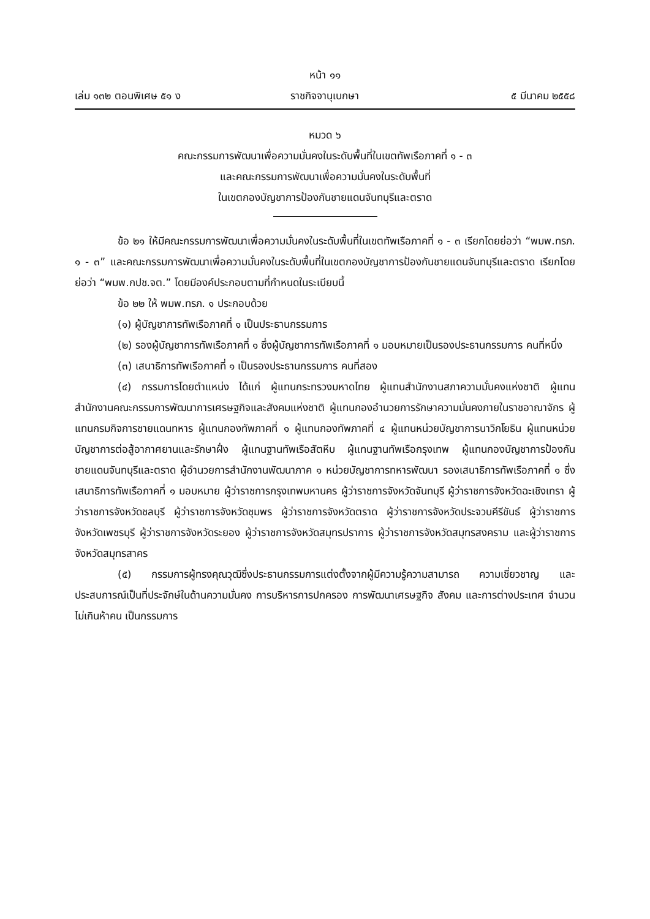หน้า ๑๑
เล่ม ๑๓๒ ตอนพิเศษ ๕๑ ง ราชกิจจานุเบกษา ๕ มีนาคม ๒๕๕๘
หมวด ๖
คณะกรรมการพัฒนาเพื่อความมั่นคงในระดับพื้นที่ในเขตทัพเรือภาคที่ ๑ - ๓
และคณะกรรมการพัฒนาเพื่อความมั่นคงในระดับพื้นที่
ในเขตกองบัญชาการป้องกันชายแดนจันทบุรีและตราด
ข้อ ๒๑ ให้มีคณะกรรมการพัฒนาเพื่อความมั่นคงในระดับพื้นที่ในเขตทัพเรือภาคที่ ๑ - ๓ เรียกโดยย่อว่า “พมพ.ทรภ. ๑ - ๓” และคณะกรรมการพัฒนาเพื่อความมั่นคงในระดับพื้นที่ในเขตกองบัญชาการป้องกันชายแดนจันทบุรีและตราด เรียกโดยย่อว่า “พมพ.กปช.จต.” โดยมีองค์ประกอบตามที่กำหนดในระเบียบนี้
ข้อ ๒๒ ให้ พมพ.ทรภ. ๑ ประกอบด้วย
(๑) ผู้บัญชาการทัพเรือภาคที่ ๑ เป็นประธานกรรมการ
(๒) รองผู้บัญชาการทัพเรือภาคที่ ๑ ซึ่งผู้บัญชาการทัพเรือภาคที่ ๑ มอบหมายเป็นรองประธานกรรมการ คนที่หนึ่ง
(๓) เสนาธิการทัพเรือภาคที่ ๑ เป็นรองประธานกรรมการ คนที่สอง
(๔) กรรมการโดยตำแหน่ง ได้แก่ ผู้แทนกระทรวงมหาดไทย ผู้แทนสำนักงานสภาความมั่นคงแห่งชาติ ผู้แทนสำนักงานคณะกรรมการพัฒนาการเศรษฐกิจและสังคมแห่งชาติ ผู้แทนกองอำนวยการรักษาความมั่นคงภายในราชอาณาจักร ผู้แทนกรมกิจการชายแดนทหาร ผู้แทนกองทัพภาคที่ ๑ ผู้แทนกองทัพภาคที่ ๔ ผู้แทนหน่วยบัญชาการนาวิกโยธิน ผู้แทนหน่วยบัญชาการต่อสู้อากาศยานและรักษาฝั่ง ผู้แทนฐานทัพเรือสัตหีบ ผู้แทนฐานทัพเรือกรุงเทพ ผู้แทนกองบัญชาการป้องกันชายแดนจันทบุรีและตราด ผู้อำนวยการสำนักงานพัฒนาภาค ๑ หน่วยบัญชาการทหารพัฒนา รองเสนาธิการทัพเรือภาคที่ ๑ ซึ่งเสนาธิการทัพเรือภาคที่ ๑ มอบหมาย ผู้ว่าราชการกรุงเทพมหานคร ผู้ว่าราชการจังหวัดจันทบุรี ผู้ว่าราชการจังหวัดฉะเชิงเทรา ผู้ว่าราชการจังหวัดชลบุรี ผู้ว่าราชการจังหวัดชุมพร ผู้ว่าราชการจังหวัดตราด ผู้ว่าราชการจังหวัดประจวบคีรีขันธ์ ผู้ว่าราชการจังหวัดเพชรบุรี ผู้ว่าราชการจังหวัดระยอง ผู้ว่าราชการจังหวัดสมุทรปราการ ผู้ว่าราชการจังหวัดสมุทรสงคราม และผู้ว่าราชการจังหวัดสมุทรสาคร
(๕) กรรมการผู้ทรงคุณวุฒิซึ่งประธานกรรมการแต่งตั้งจากผู้มีความรู้ความสามารถ ความเชี่ยวชาญ และประสบการณ์เป็นที่ประจักษ์ในด้านความมั่นคง การบริหารการปกครอง การพัฒนาเศรษฐกิจ สังคม และการต่างประเทศ จำนวนไม่เกินห้าคน เป็นกรรมการ